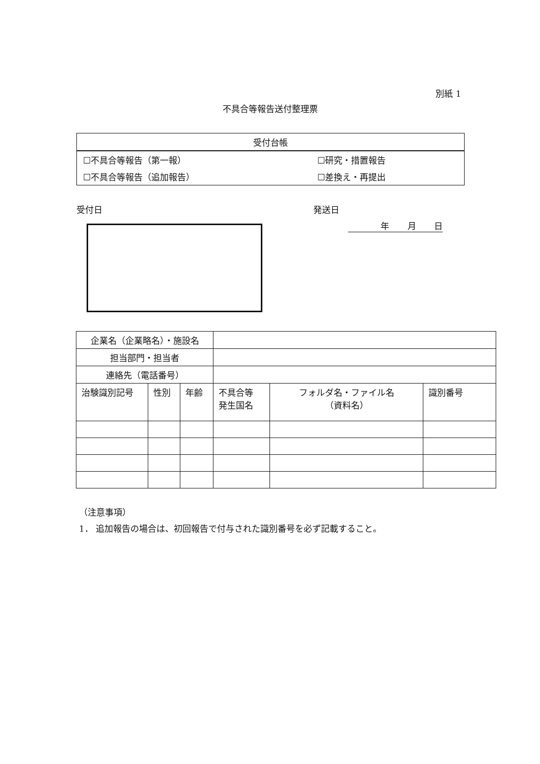別紙 1
不具合等報告送付整理票
| 受付台帳 | |
| ☐不具合等報告（第一報） | ☐研究・措置報告 |
| ☐不具合等報告（追加報告） | ☐差換え・再提出 |
受付日 発送日
年 月 日
| 企業名（企業略名）・施設名 | | | | | |
| 担当部門・担当者 | | | | | |
| 連絡先（電話番号） | | | | | |
| 治験識別記号 | 性別 | 年齢 | 不具合等 発生国名 | フォルダ名・ファイル名 （資料名） | 識別番号 |
（注意事項）
1． 追加報告の場合は、初回報告で付与された識別番号を必ず記載すること。